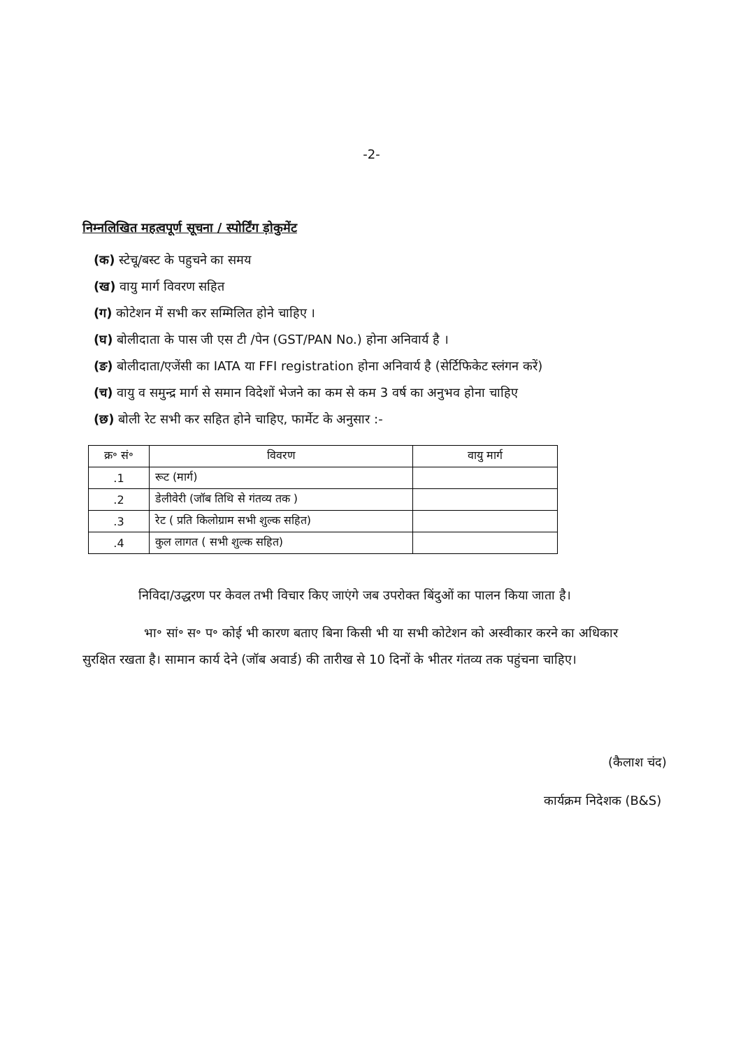-2-
निम्नलिखित महत्वपूर्ण सूचना / स्पोर्टिंग ड़ोकुमेंट
(क) स्टेचू/बस्ट के पहुचने का समय
(ख) वायु मार्ग विवरण सहित
(ग) कोटेशन में सभी कर सम्मिलित होने चाहिए ।
(घ) बोलीदाता के पास जी एस टी /पेन (GST/PAN No.) होना अनिवार्य है ।
(ङ) बोलीदाता/एजेंसी का IATA या FFI registration होना अनिवार्य है (सेर्टिफिकेट स्लंगन करें)
(च) वायु व समुन्द्र मार्ग से समान विदेशों भेजने का कम से कम 3 वर्ष का अनुभव होना चाहिए
(छ) बोली रेट सभी कर सहित होने चाहिए, फार्मेट के अनुसार :-
| क्र॰ सं॰ | विवरण | वायु मार्ग |
| --- | --- | --- |
| .1 | रूट (मार्ग) | |
| .2 | डेलीवेरी (जॉब तिथि से गंतव्य तक ) | |
| .3 | रेट ( प्रति किलोग्राम सभी शुल्क सहित) | |
| .4 | कुल लागत ( सभी शुल्क सहित) | |
निविदा/उद्धरण पर केवल तभी विचार किए जाएंगे जब उपरोक्त बिंदुओं का पालन किया जाता है।
भा॰ सां॰ स॰ प॰ कोई भी कारण बताए बिना किसी भी या सभी कोटेशन को अस्वीकार करने का अधिकार सुरक्षित रखता है। सामान कार्य देने (जॉब अवार्ड) की तारीख से 10 दिनों के भीतर गंतव्य तक पहुंचना चाहिए।
(कैलाश चंद)
कार्यक्रम निदेशक (B&S)